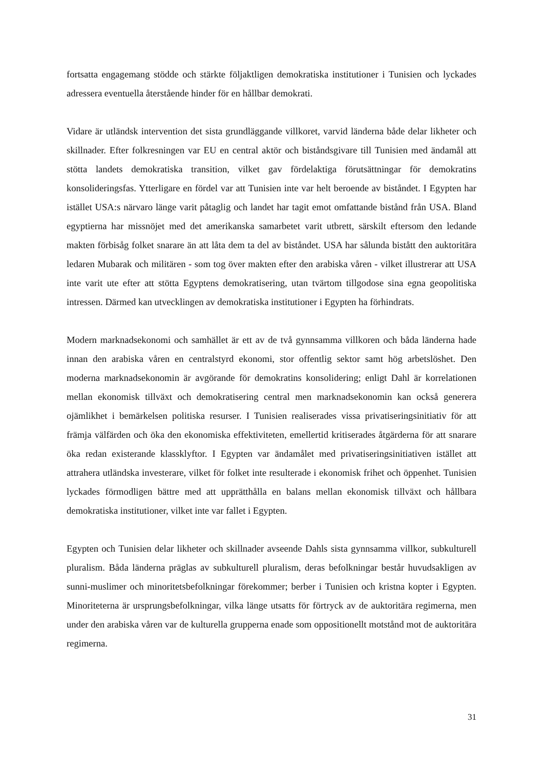fortsatta engagemang stödde och stärkte följaktligen demokratiska institutioner i Tunisien och lyckades adressera eventuella återstående hinder för en hållbar demokrati.
Vidare är utländsk intervention det sista grundläggande villkoret, varvid länderna både delar likheter och skillnader. Efter folkresningen var EU en central aktör och biståndsgivare till Tunisien med ändamål att stötta landets demokratiska transition, vilket gav fördelaktiga förutsättningar för demokratins konsolideringsfas. Ytterligare en fördel var att Tunisien inte var helt beroende av biståndet. I Egypten har istället USA:s närvaro länge varit påtaglig och landet har tagit emot omfattande bistånd från USA. Bland egyptierna har missnöjet med det amerikanska samarbetet varit utbrett, särskilt eftersom den ledande makten förbisåg folket snarare än att låta dem ta del av biståndet. USA har sålunda bistått den auktoritära ledaren Mubarak och militären - som tog över makten efter den arabiska våren - vilket illustrerar att USA inte varit ute efter att stötta Egyptens demokratisering, utan tvärtom tillgodose sina egna geopolitiska intressen. Därmed kan utvecklingen av demokratiska institutioner i Egypten ha förhindrats.
Modern marknadsekonomi och samhället är ett av de två gynnsamma villkoren och båda länderna hade innan den arabiska våren en centralstyrd ekonomi, stor offentlig sektor samt hög arbetslöshet. Den moderna marknadsekonomin är avgörande för demokratins konsolidering; enligt Dahl är korrelationen mellan ekonomisk tillväxt och demokratisering central men marknadsekonomin kan också generera ojämlikhet i bemärkelsen politiska resurser. I Tunisien realiserades vissa privatiseringsinitiativ för att främja välfärden och öka den ekonomiska effektiviteten, emellertid kritiserades åtgärderna för att snarare öka redan existerande klassklyftor. I Egypten var ändamålet med privatiseringsinitiativen istället att attrahera utländska investerare, vilket för folket inte resulterade i ekonomisk frihet och öppenhet. Tunisien lyckades förmodligen bättre med att upprätthålla en balans mellan ekonomisk tillväxt och hållbara demokratiska institutioner, vilket inte var fallet i Egypten.
Egypten och Tunisien delar likheter och skillnader avseende Dahls sista gynnsamma villkor, subkulturell pluralism. Båda länderna präglas av subkulturell pluralism, deras befolkningar består huvudsakligen av sunni-muslimer och minoritetsbefolkningar förekommer; berber i Tunisien och kristna kopter i Egypten. Minoriteterna är ursprungsbefolkningar, vilka länge utsatts för förtryck av de auktoritära regimerna, men under den arabiska våren var de kulturella grupperna enade som oppositionellt motstånd mot de auktoritära regimerna.
31